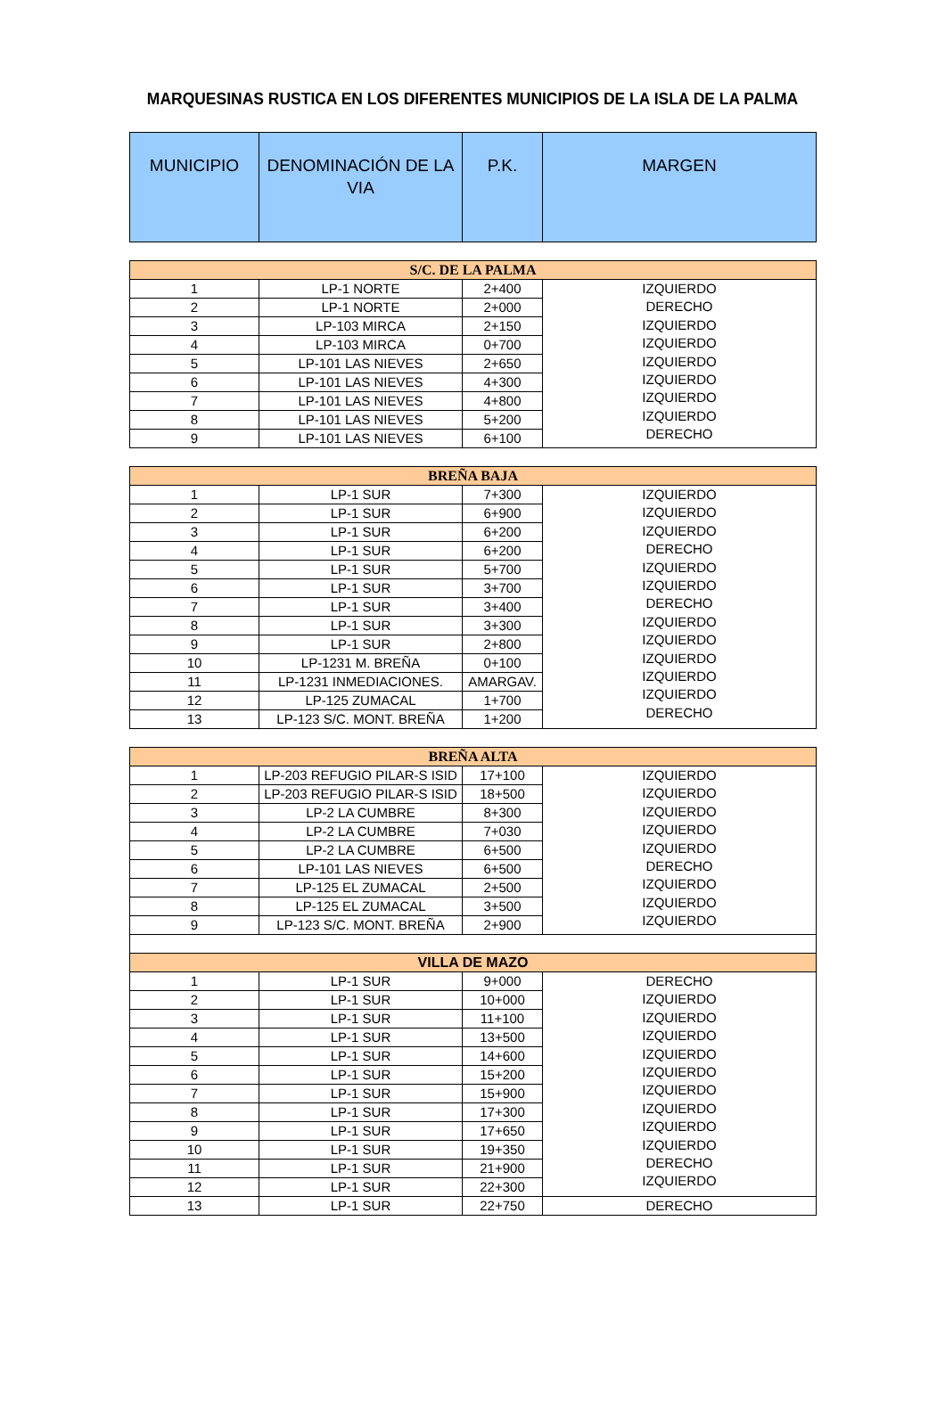MARQUESINAS RUSTICA EN LOS DIFERENTES MUNICIPIOS DE LA ISLA DE LA PALMA
| MUNICIPIO | DENOMINACIÓN DE LA VIA | P.K. | MARGEN |
| --- | --- | --- | --- |
| S/C. DE LA PALMA | | | |
| 1 | LP-1 NORTE | 2+400 | IZQUIERDO DERECHO IZQUIERDO IZQUIERDO IZQUIERDO IZQUIERDO IZQUIERDO IZQUIERDO DERECHO |
| 2 | LP-1 NORTE | 2+000 | |
| 3 | LP-103 MIRCA | 2+150 | |
| 4 | LP-103 MIRCA | 0+700 | |
| 5 | LP-101 LAS NIEVES | 2+650 | |
| 6 | LP-101 LAS NIEVES | 4+300 | |
| 7 | LP-101 LAS NIEVES | 4+800 | |
| 8 | LP-101 LAS NIEVES | 5+200 | |
| 9 | LP-101 LAS NIEVES | 6+100 | |
| BREÑA BAJA | | | |
| 1 | LP-1 SUR | 7+300 | IZQUIERDO IZQUIERDO IZQUIERDO DERECHO IZQUIERDO IZQUIERDO DERECHO IZQUIERDO IZQUIERDO IZQUIERDO IZQUIERDO IZQUIERDO DERECHO |
| 2 | LP-1 SUR | 6+900 | |
| 3 | LP-1 SUR | 6+200 | |
| 4 | LP-1 SUR | 6+200 | |
| 5 | LP-1 SUR | 5+700 | |
| 6 | LP-1 SUR | 3+700 | |
| 7 | LP-1 SUR | 3+400 | |
| 8 | LP-1 SUR | 3+300 | |
| 9 | LP-1 SUR | 2+800 | |
| 10 | LP-1231 M. BREÑA | 0+100 | |
| 11 | LP-1231 INMEDIACIONES. | AMARGAV. | |
| 12 | LP-125 ZUMACAL | 1+700 | |
| 13 | LP-123 S/C. MONT. BREÑA | 1+200 | |
| BREÑA ALTA | | | |
| 1 | LP-203 REFUGIO PILAR-S ISID | 17+100 | IZQUIERDO IZQUIERDO IZQUIERDO IZQUIERDO IZQUIERDO DERECHO IZQUIERDO IZQUIERDO IZQUIERDO |
| 2 | LP-203 REFUGIO PILAR-S ISID | 18+500 | |
| 3 | LP-2 LA CUMBRE | 8+300 | |
| 4 | LP-2 LA CUMBRE | 7+030 | |
| 5 | LP-2 LA CUMBRE | 6+500 | |
| 6 | LP-101 LAS NIEVES | 6+500 | |
| 7 | LP-125 EL ZUMACAL | 2+500 | |
| 8 | LP-125 EL ZUMACAL | 3+500 | |
| 9 | LP-123 S/C. MONT. BREÑA | 2+900 | |
| VILLA DE MAZO | | | |
| 1 | LP-1 SUR | 9+000 | DERECHO IZQUIERDO IZQUIERDO IZQUIERDO IZQUIERDO IZQUIERDO IZQUIERDO IZQUIERDO IZQUIERDO IZQUIERDO DERECHO IZQUIERDO |
| 2 | LP-1 SUR | 10+000 | |
| 3 | LP-1 SUR | 11+100 | |
| 4 | LP-1 SUR | 13+500 | |
| 5 | LP-1 SUR | 14+600 | |
| 6 | LP-1 SUR | 15+200 | |
| 7 | LP-1 SUR | 15+900 | |
| 8 | LP-1 SUR | 17+300 | |
| 9 | LP-1 SUR | 17+650 | |
| 10 | LP-1 SUR | 19+350 | |
| 11 | LP-1 SUR | 21+900 | |
| 12 | LP-1 SUR | 22+300 | |
| 13 | LP-1 SUR | 22+750 | DERECHO |